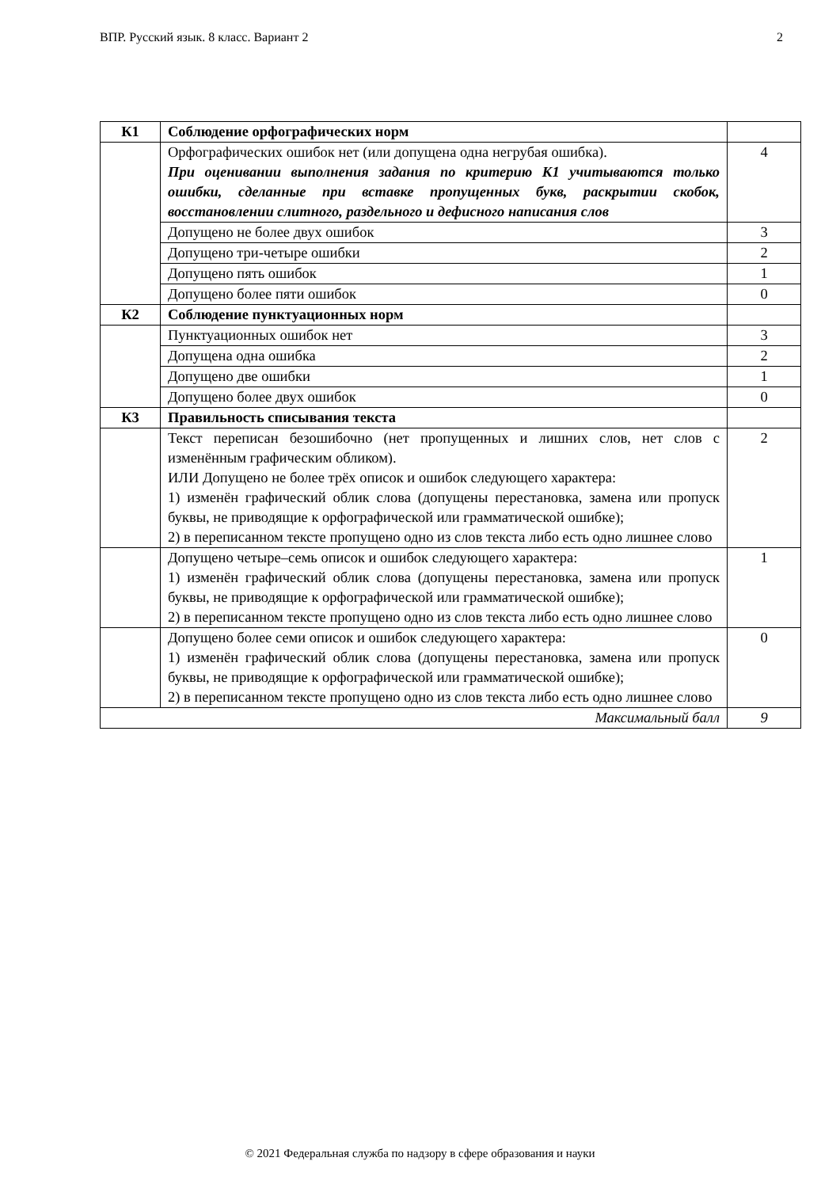ВПР. Русский язык. 8 класс. Вариант 2 2
| К1 | Соблюдение орфографических норм | |
| | Орфографических ошибок нет (или допущена одна негрубая ошибка). При оценивании выполнения задания по критерию К1 учитываются только ошибки, сделанные при вставке пропущенных букв, раскрытии скобок, восстановлении слитного, раздельного и дефисного написания слов | 4 |
| | Допущено не более двух ошибок | 3 |
| | Допущено три-четыре ошибки | 2 |
| | Допущено пять ошибок | 1 |
| | Допущено более пяти ошибок | 0 |
| К2 | Соблюдение пунктуационных норм | |
| | Пунктуационных ошибок нет | 3 |
| | Допущена одна ошибка | 2 |
| | Допущено две ошибки | 1 |
| | Допущено более двух ошибок | 0 |
| К3 | Правильность списывания текста | |
| | Текст переписан безошибочно (нет пропущенных и лишних слов, нет слов с изменённым графическим обликом). ИЛИ Допущено не более трёх описок и ошибок следующего характера: 1) изменён графический облик слова (допущены перестановка, замена или пропуск буквы, не приводящие к орфографической или грамматической ошибке); 2) в переписанном тексте пропущено одно из слов текста либо есть одно лишнее слово | 2 |
| | Допущено четыре–семь описок и ошибок следующего характера: 1) изменён графический облик слова (допущены перестановка, замена или пропуск буквы, не приводящие к орфографической или грамматической ошибке); 2) в переписанном тексте пропущено одно из слов текста либо есть одно лишнее слово | 1 |
| | Допущено более семи описок и ошибок следующего характера: 1) изменён графический облик слова (допущены перестановка, замена или пропуск буквы, не приводящие к орфографической или грамматической ошибке); 2) в переписанном тексте пропущено одно из слов текста либо есть одно лишнее слово | 0 |
| Максимальный балл | | 9 |
© 2021 Федеральная служба по надзору в сфере образования и науки